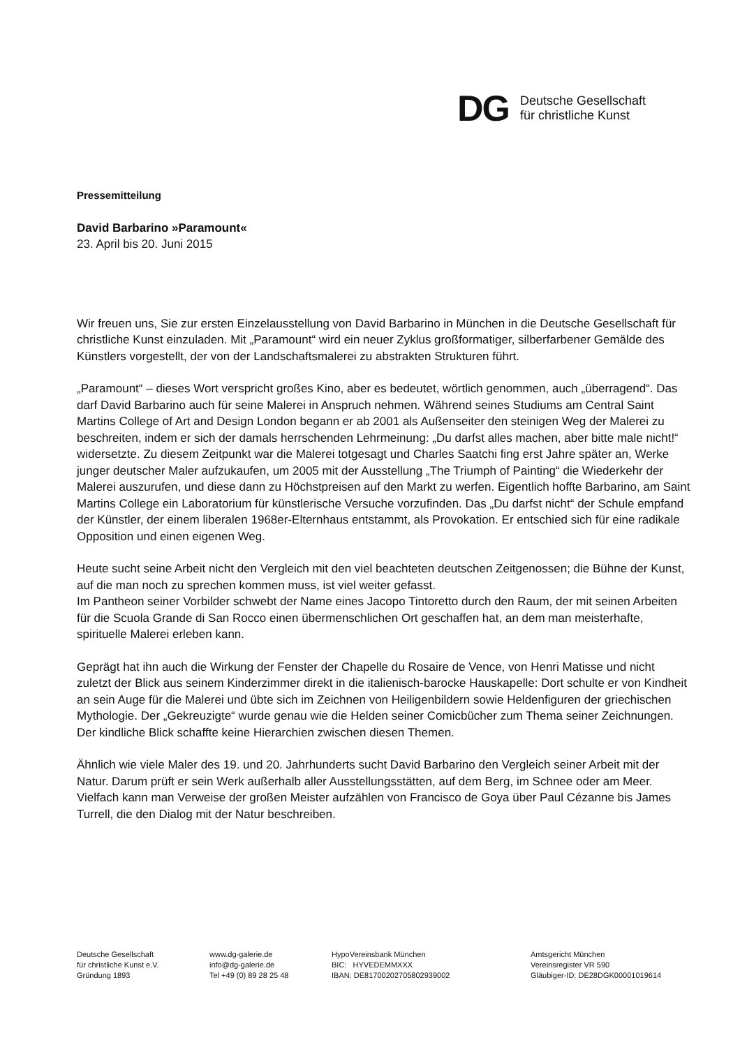DG
Deutsche Gesellschaft
für christliche Kunst
Pressemitteilung
David Barbarino »Paramount«
23. April bis 20. Juni 2015
Wir freuen uns, Sie zur ersten Einzelausstellung von David Barbarino in München in die Deutsche Gesellschaft für christliche Kunst einzuladen. Mit „Paramount“ wird ein neuer Zyklus großformatiger, silberfarbener Gemälde des Künstlers vorgestellt, der von der Landschaftsmalerei zu abstrakten Strukturen führt.
„Paramount“ – dieses Wort verspricht großes Kino, aber es bedeutet, wörtlich genommen, auch „überragend“. Das darf David Barbarino auch für seine Malerei in Anspruch nehmen. Während seines Studiums am Central Saint Martins College of Art and Design London begann er ab 2001 als Außenseiter den steinigen Weg der Malerei zu beschreiten, indem er sich der damals herrschenden Lehrmeinung: „Du darfst alles machen, aber bitte male nicht!“ widersetzte. Zu diesem Zeitpunkt war die Malerei totgesagt und Charles Saatchi fing erst Jahre später an, Werke junger deutscher Maler aufzukaufen, um 2005 mit der Ausstellung „The Triumph of Painting“ die Wiederkehr der Malerei auszurufen, und diese dann zu Höchstpreisen auf den Markt zu werfen. Eigentlich hoffte Barbarino, am Saint Martins College ein Laboratorium für künstlerische Versuche vorzufinden. Das „Du darfst nicht“ der Schule empfand der Künstler, der einem liberalen 1968er-Elternhaus entstammt, als Provokation. Er entschied sich für eine radikale Opposition und einen eigenen Weg.
Heute sucht seine Arbeit nicht den Vergleich mit den viel beachteten deutschen Zeitgenossen; die Bühne der Kunst, auf die man noch zu sprechen kommen muss, ist viel weiter gefasst.
Im Pantheon seiner Vorbilder schwebt der Name eines Jacopo Tintoretto durch den Raum, der mit seinen Arbeiten für die Scuola Grande di San Rocco einen übermenschlichen Ort geschaffen hat, an dem man meisterhafte, spirituelle Malerei erleben kann.
Geprägt hat ihn auch die Wirkung der Fenster der Chapelle du Rosaire de Vence, von Henri Matisse und nicht zuletzt der Blick aus seinem Kinderzimmer direkt in die italienisch-barocke Hauskapelle: Dort schulte er von Kindheit an sein Auge für die Malerei und übte sich im Zeichnen von Heiligenbildern sowie Heldenfiguren der griechischen Mythologie. Der „Gekreuzigte“ wurde genau wie die Helden seiner Comicbücher zum Thema seiner Zeichnungen. Der kindliche Blick schaffte keine Hierarchien zwischen diesen Themen.
Ähnlich wie viele Maler des 19. und 20. Jahrhunderts sucht David Barbarino den Vergleich seiner Arbeit mit der Natur. Darum prüft er sein Werk außerhalb aller Ausstellungsstätten, auf dem Berg, im Schnee oder am Meer. Vielfach kann man Verweise der großen Meister aufzählen von Francisco de Goya über Paul Cézanne bis James Turrell, die den Dialog mit der Natur beschreiben.
Deutsche Gesellschaft
für christliche Kunst e.V.
Gründung 1893
www.dg-galerie.de
info@dg-galerie.de
Tel +49 (0) 89 28 25 48
HypoVereinsbank München
BIC: HYVEDEMMXXX
IBAN: DE81700202705802939002
Amtsgericht München
Vereinsregister VR 590
Gläubiger-ID: DE28DGK00001019614